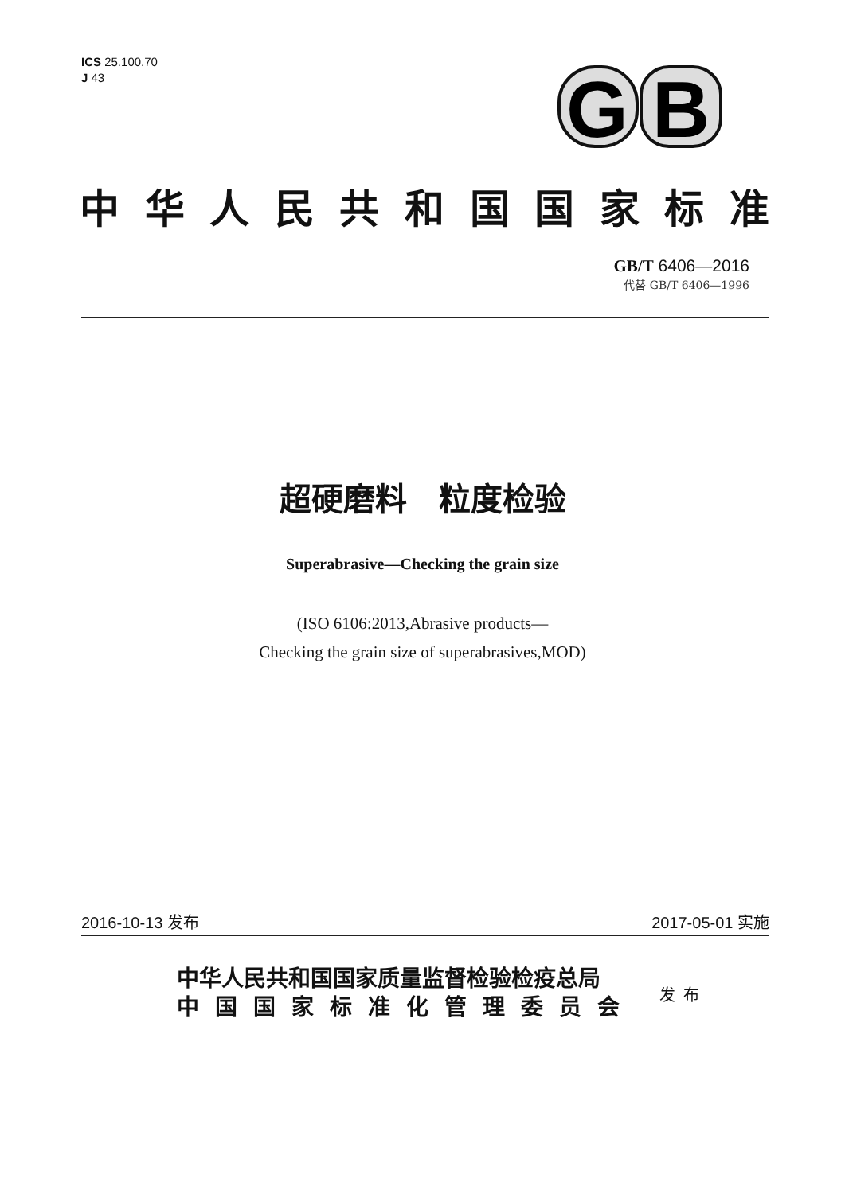ICS 25.100.70
J 43
G
B
中华人民共和国国家标准
GB/T 6406—2016
代替 GB/T 6406—1996
超硬磨料　粒度检验
Superabrasive—Checking the grain size
(ISO 6106:2013,Abrasive products—
Checking the grain size of superabrasives,MOD)
2016-10-13 发布 2017-05-01 实施
中华人民共和国国家质量监督检验检疫总局
中国国家标准化管理委员会
发布